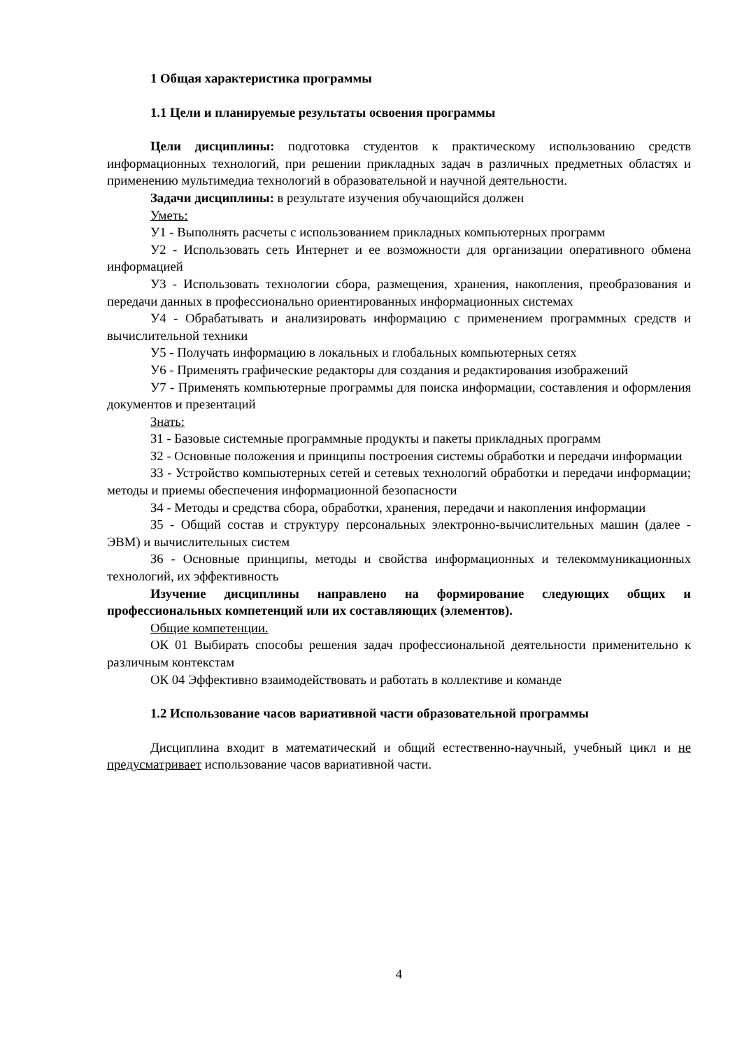1 Общая характеристика программы
1.1 Цели и планируемые результаты освоения программы
Цели дисциплины: подготовка студентов к практическому использованию средств информационных технологий, при решении прикладных задач в различных предметных областях и применению мультимедиа технологий в образовательной и научной деятельности.
Задачи дисциплины: в результате изучения обучающийся должен
Уметь:
У1 - Выполнять расчеты с использованием прикладных компьютерных программ
У2 - Использовать сеть Интернет и ее возможности для организации оперативного обмена информацией
У3 - Использовать технологии сбора, размещения, хранения, накопления, преобразования и передачи данных в профессионально ориентированных информационных системах
У4 - Обрабатывать и анализировать информацию с применением программных средств и вычислительной техники
У5 - Получать информацию в локальных и глобальных компьютерных сетях
У6 - Применять графические редакторы для создания и редактирования изображений
У7 - Применять компьютерные программы для поиска информации, составления и оформления документов и презентаций
Знать:
З1 - Базовые системные программные продукты и пакеты прикладных программ
З2 - Основные положения и принципы построения системы обработки и передачи информации
З3 - Устройство компьютерных сетей и сетевых технологий обработки и передачи информации; методы и приемы обеспечения информационной безопасности
З4 - Методы и средства сбора, обработки, хранения, передачи и накопления информации
З5 - Общий состав и структуру персональных электронно-вычислительных машин (далее - ЭВМ) и вычислительных систем
З6 - Основные принципы, методы и свойства информационных и телекоммуникационных технологий, их эффективность
Изучение дисциплины направлено на формирование следующих общих и профессиональных компетенций или их составляющих (элементов).
Общие компетенции.
ОК 01 Выбирать способы решения задач профессиональной деятельности применительно к различным контекстам
ОК 04 Эффективно взаимодействовать и работать в коллективе и команде
1.2 Использование часов вариативной части образовательной программы
Дисциплина входит в математический и общий естественно-научный, учебный цикл и не предусматривает использование часов вариативной части.
4